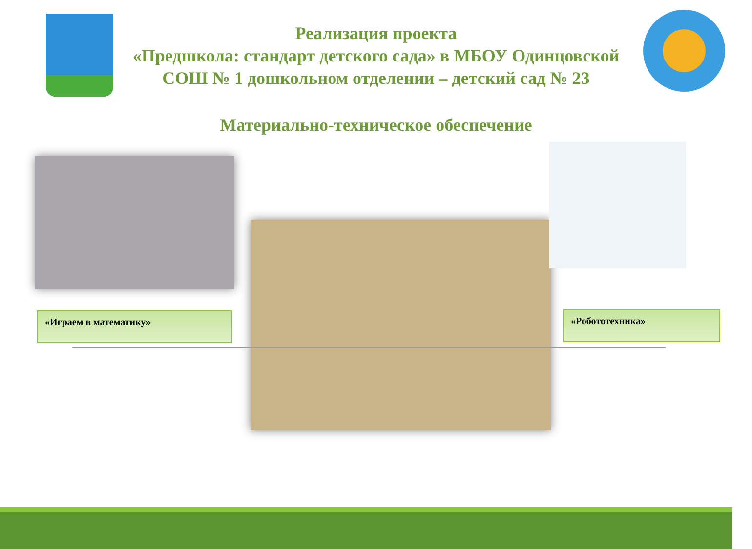Реализация проекта
«Предшкола: стандарт детского сада» в МБОУ Одинцовской СОШ № 1 дошкольном отделении – детский сад № 23
Материально-техническое обеспечение
«Играем в математику» «Робототехника»